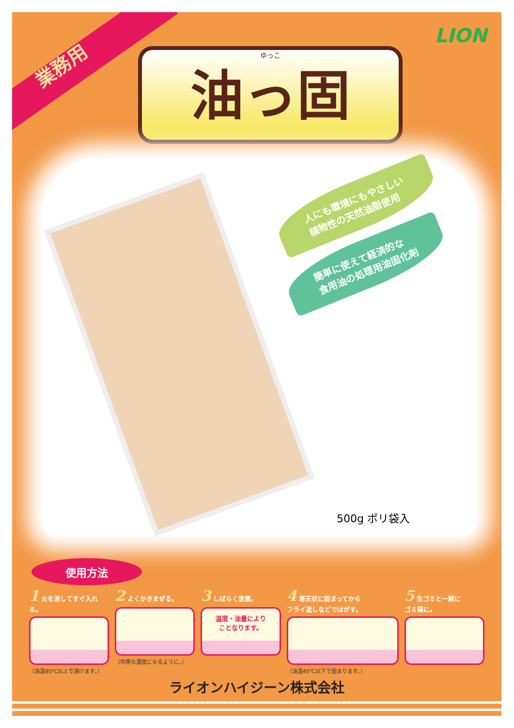業務用
LION
ゆっこ
油っ固
人にも環境にもやさしい
植物性の天然油脂使用
簡単に使えて経済的な
食用油の処理用油固化剤
500g ポリ袋入
使用方法
1 火を消してすぐ入れる。
（油温80℃以上で溶けます。）
2 よくかきまぜる。
（均等な濃度になるように。）
3 しばらく放置。
温度・油量により
ことなります。
4 寒天状に固まってから
フライ返しなどではがす。
（油温40℃以下で固まります。）
5 生ゴミと一緒に
ゴミ箱に。
ライオンハイジーン株式会社